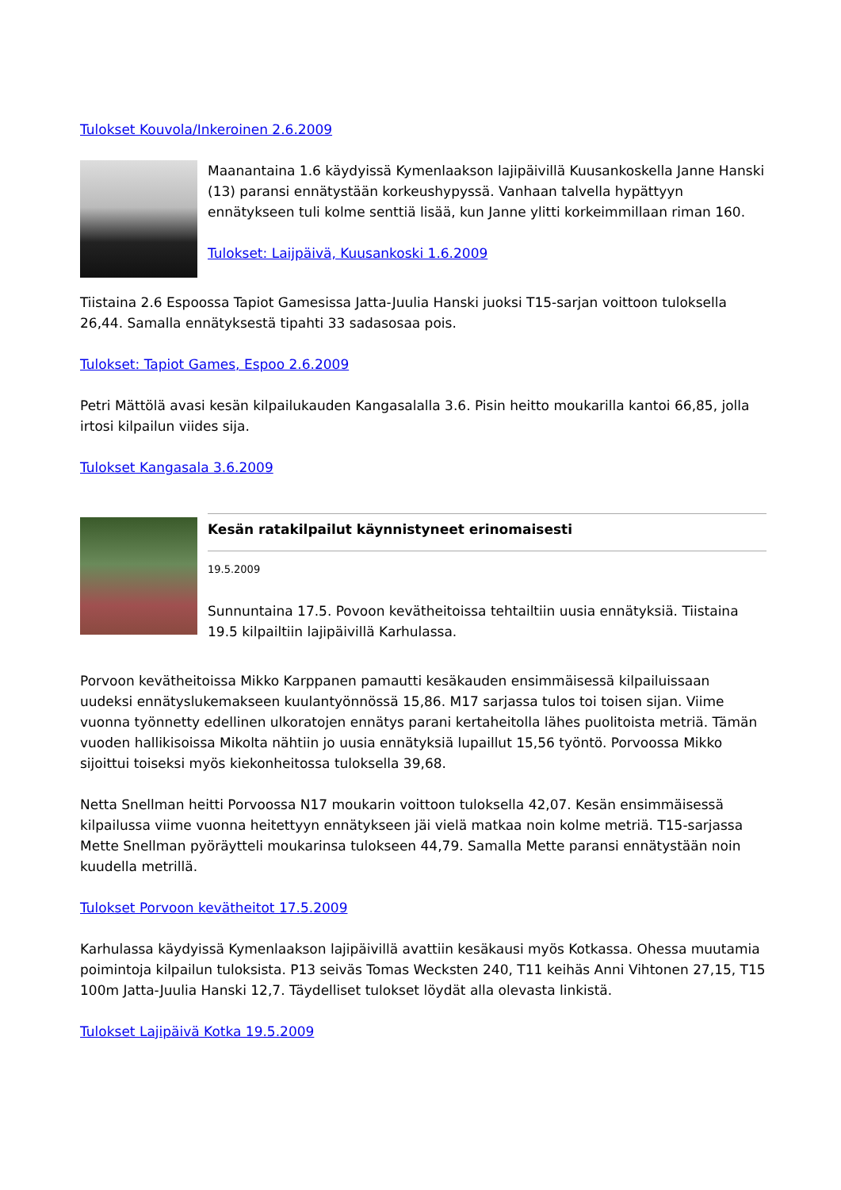Tulokset Kouvola/Inkeroinen 2.6.2009
Maanantaina 1.6 käydyissä Kymenlaakson lajipäivillä Kuusankoskella Janne Hanski (13) paransi ennätystään korkeushypyssä. Vanhaan talvella hypättyyn ennätykseen tuli kolme senttiä lisää, kun Janne ylitti korkeimmillaan riman 160.
Tulokset: Laijpäivä, Kuusankoski 1.6.2009
Tiistaina 2.6 Espoossa Tapiot Gamesissa Jatta-Juulia Hanski juoksi T15-sarjan voittoon tuloksella 26,44. Samalla ennätyksestä tipahti 33 sadasosaa pois.
Tulokset: Tapiot Games, Espoo 2.6.2009
Petri Mättölä avasi kesän kilpailukauden Kangasalalla 3.6. Pisin heitto moukarilla kantoi 66,85, jolla irtosi kilpailun viides sija.
Tulokset Kangasala 3.6.2009
Kesän ratakilpailut käynnistyneet erinomaisesti
19.5.2009
Sunnuntaina 17.5. Povoon kevätheitoissa tehtailtiin uusia ennätyksiä. Tiistaina 19.5 kilpailtiin lajipäivillä Karhulassa.
Porvoon kevätheitoissa Mikko Karppanen pamautti kesäkauden ensimmäisessä kilpailuissaan uudeksi ennätyslukemakseen kuulantyönnössä 15,86. M17 sarjassa tulos toi toisen sijan. Viime vuonna työnnetty edellinen ulkoratojen ennätys parani kertaheitolla lähes puolitoista metriä. Tämän vuoden hallikisoissa Mikolta nähtiin jo uusia ennätyksiä lupaillut 15,56 työntö. Porvoossa Mikko sijoittui toiseksi myös kiekonheitossa tuloksella 39,68.
Netta Snellman heitti Porvoossa N17 moukarin voittoon tuloksella 42,07. Kesän ensimmäisessä kilpailussa viime vuonna heitettyyn ennätykseen jäi vielä matkaa noin kolme metriä. T15-sarjassa Mette Snellman pyöräytteli moukarinsa tulokseen 44,79. Samalla Mette paransi ennätystään noin kuudella metrillä.
Tulokset Porvoon kevätheitot 17.5.2009
Karhulassa käydyissä Kymenlaakson lajipäivillä avattiin kesäkausi myös Kotkassa. Ohessa muutamia poimintoja kilpailun tuloksista. P13 seiväs Tomas Wecksten 240, T11 keihäs Anni Vihtonen 27,15, T15 100m Jatta-Juulia Hanski 12,7. Täydelliset tulokset löydät alla olevasta linkistä.
Tulokset Lajipäivä Kotka 19.5.2009